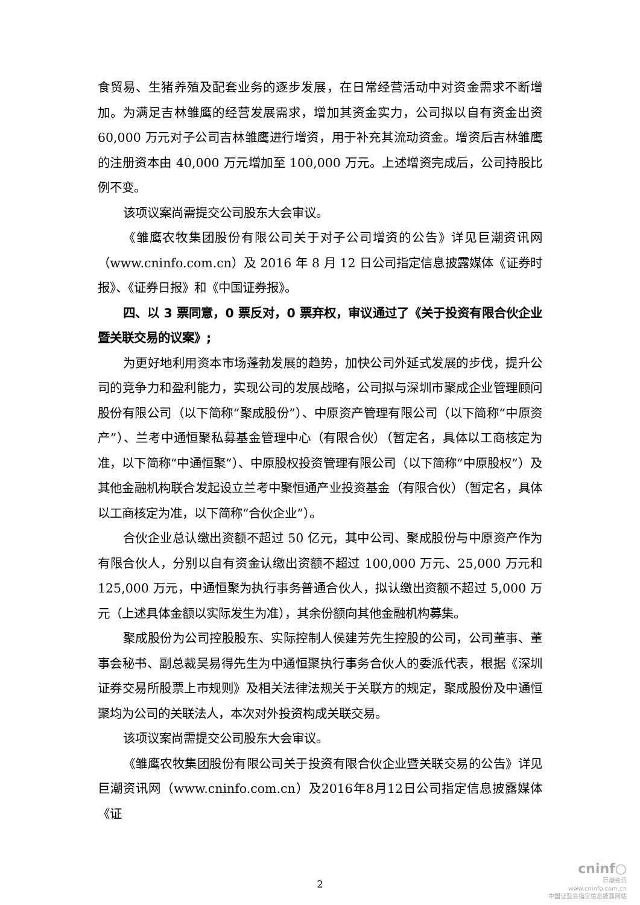食贸易、生猪养殖及配套业务的逐步发展，在日常经营活动中对资金需求不断增加。为满足吉林雏鹰的经营发展需求，增加其资金实力，公司拟以自有资金出资60,000 万元对子公司吉林雏鹰进行增资，用于补充其流动资金。增资后吉林雏鹰的注册资本由 40,000 万元增加至 100,000 万元。上述增资完成后，公司持股比例不变。
该项议案尚需提交公司股东大会审议。
《雏鹰农牧集团股份有限公司关于对子公司增资的公告》详见巨潮资讯网（www.cninfo.com.cn）及 2016 年 8 月 12 日公司指定信息披露媒体《证券时报》、《证券日报》和《中国证券报》。
四、以 3 票同意，0 票反对，0 票弃权，审议通过了《关于投资有限合伙企业暨关联交易的议案》;
为更好地利用资本市场蓬勃发展的趋势，加快公司外延式发展的步伐，提升公司的竞争力和盈利能力，实现公司的发展战略，公司拟与深圳市聚成企业管理顾问股份有限公司（以下简称“聚成股份”）、中原资产管理有限公司（以下简称“中原资产”）、兰考中通恒聚私募基金管理中心（有限合伙）（暂定名，具体以工商核定为准，以下简称“中通恒聚”）、中原股权投资管理有限公司（以下简称“中原股权”）及其他金融机构联合发起设立兰考中聚恒通产业投资基金（有限合伙）（暂定名，具体以工商核定为准，以下简称“合伙企业”）。
合伙企业总认缴出资额不超过 50 亿元，其中公司、聚成股份与中原资产作为有限合伙人，分别以自有资金认缴出资额不超过 100,000 万元、25,000 万元和 125,000 万元，中通恒聚为执行事务普通合伙人，拟认缴出资额不超过 5,000 万元（上述具体金额以实际发生为准），其余份额向其他金融机构募集。
聚成股份为公司控股股东、实际控制人侯建芳先生控股的公司，公司董事、董事会秘书、副总裁吴易得先生为中通恒聚执行事务合伙人的委派代表，根据《深圳证券交易所股票上市规则》及相关法律法规关于关联方的规定，聚成股份及中通恒聚均为公司的关联法人，本次对外投资构成关联交易。
该项议案尚需提交公司股东大会审议。
《雏鹰农牧集团股份有限公司关于投资有限合伙企业暨关联交易的公告》详见巨潮资讯网（www.cninfo.com.cn）及2016年8月12日公司指定信息披露媒体《证
2
cninf○
巨潮资讯
www.cninfo.com.cn
中国证监会指定信息披露网站